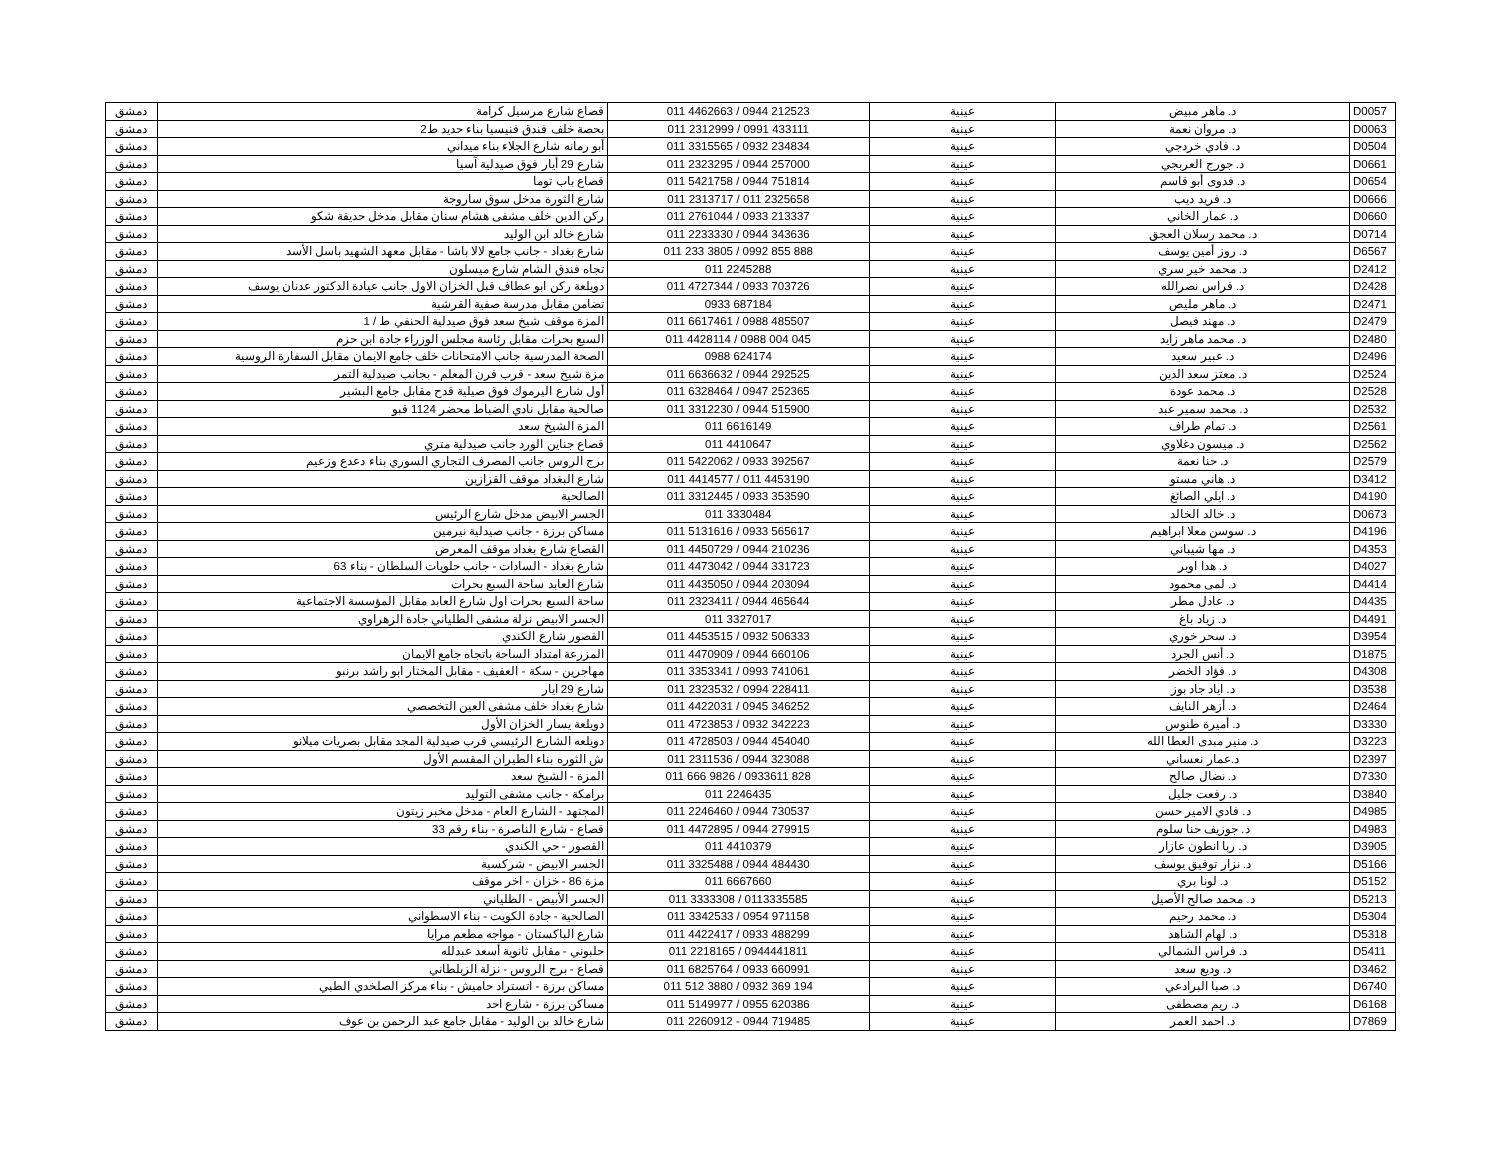| دمشق | قصاع شارع مرسيل كرامة | 011 4462663 / 0944 212523 | عينية | د. ماهر مبيض | D0057 |
| دمشق | بحصة خلف فندق فنيسيا بناء حديد ط2 | 011 2312999 / 0991 433111 | عينية | د. مروان نعمة | D0063 |
| دمشق | أبو رمانه شارع الجلاء بناء ميداني | 011 3315565 / 0932 234834 | عينية | د. فادي خردجي | D0504 |
| دمشق | شارع 29 أيار فوق صيدلية آسيا | 011 2323295 / 0944 257000 | عينية | د. جورج العربجي | D0661 |
| دمشق | قصاع باب توما | 011 5421758 / 0944 751814 | عينية | د. فدوى أبو قاسم | D0654 |
| دمشق | شارع الثورة مدخل سوق ساروجة | 011 2313717 / 011 2325658 | عينية | د. فريد ديب | D0666 |
| دمشق | ركن الدين خلف مشفى هشام سنان مقابل مدخل حديقة شكو | 011 2761044 / 0933 213337 | عينية | د. عمار الخاني | D0660 |
| دمشق | شارع خالد ابن الوليد | 011 2233330 / 0944 343636 | عينية | د. محمد رسلان العجق | D0714 |
| دمشق | شارع بغداد - جانب جامع لالا باشا - مقابل معهد الشهيد باسل الأسد | 011 233 3805 / 0992 855 888 | عينية | د. روز أمين يوسف | D6567 |
| دمشق | تجاه فندق الشام شارع ميسلون | 011 2245288 | عينية | د. محمد خير سري | D2412 |
| دمشق | دويلعة ركن ابو عطاف قبل الخزان الاول جانب عيادة الدكتور عدنان يوسف | 011 4727344 / 0933 703726 | عينية | د. فراس نصرالله | D2428 |
| دمشق | تضامن مقابل مدرسة صفية القرشية | 0933 687184 | عينية | د. ماهر مليص | D2471 |
| دمشق | المزة موقف شيخ سعد فوق صيدلية الحنفي ط / 1 | 011 6617461 / 0988 485507 | عينية | د. مهند فيصل | D2479 |
| دمشق | السبع بحرات مقابل رئاسة مجلس الوزراء جادة ابن حزم | 011 4428114 / 0988 004 045 | عينية | د. محمد ماهر زايد | D2480 |
| دمشق | الصحة المدرسية جانب الامتحانات خلف جامع الايمان مقابل السفارة الروسية | 0988 624174 | عينية | د. عبير سعيد | D2496 |
| دمشق | مزة شيخ سعد - قرب فرن المعلم - بجانب صيدلية التمر | 011 6636632 / 0944 292525 | عينية | د. معتز سعد الدين | D2524 |
| دمشق | أول شارع اليرموك فوق صيلية قدح مقابل جامع البشير | 011 6328464 / 0947 252365 | عينية | د. محمد عودة | D2528 |
| دمشق | صالحية مقابل نادي الضباط محضر 1124 قبو | 011 3312230 / 0944 515900 | عينية | د. محمد سمير عبد | D2532 |
| دمشق | المزة الشيخ سعد | 011 6616149 | عينية | د. تمام طراف | D2561 |
| دمشق | قصاع جناين الورد جانب صيدلية متري | 011 4410647 | عينية | د. ميسون دغلاوي | D2562 |
| دمشق | برج الروس جانب المصرف التجاري السوري بناء دعدع وزعيم | 011 5422062 / 0933 392567 | عينية | د. حنا نعمة | D2579 |
| دمشق | شارع البغداد موقف القزازين | 011 4414577 / 011 4453190 | عينية | د. هاني مستو | D3412 |
| دمشق | الصالحية | 011 3312445 / 0933 353590 | عينية | د. ايلي الصائغ | D4190 |
| دمشق | الجسر الابيض مدخل شارع الرئيس | 011 3330484 | عينية | د. خالد الخالد | D0673 |
| دمشق | مساكن برزة - جانب صيدلية نيرمين | 011 5131616 / 0933 565617 | عينية | د. سوسن معلا ابراهيم | D4196 |
| دمشق | القصاع شارع بغداد موقف المعرض | 011 4450729 / 0944 210236 | عينية | د. مها شيباني | D4353 |
| دمشق | شارع بغداد - السادات - جانب حلويات السلطان - بناء 63 | 011 4473042 / 0944 331723 | عينية | د. هدا اوبر | D4027 |
| دمشق | شارع العابد ساحة السبع بحرات | 011 4435050 / 0944 203094 | عينية | د. لمى محمود | D4414 |
| دمشق | ساحة السبع بحرات اول شارع العابد مقابل المؤسسة الاجتماعية | 011 2323411 / 0944 465644 | عينية | د. عادل مطر | D4435 |
| دمشق | الجسر الابيض نزلة مشفى الطلياني جادة الزهراوي | 011 3327017 | عينية | د. زياد باغ | D4491 |
| دمشق | القصور شارع الكندي | 011 4453515 / 0932 506333 | عينية | د. سحر خوري | D3954 |
| دمشق | المزرعة امتداد الساحة باتجاه جامع الايمان | 011 4470909 / 0944 660106 | عينية | د. أنس الجرد | D1875 |
| دمشق | مهاجرين - سكة - العفيف - مقابل المختار ابو راشد برنبو | 011 3353341 / 0993 741061 | عينية | د. فؤاد الخضر | D4308 |
| دمشق | شارع 29 ايار | 011 2323532 / 0994 228411 | عينية | د. اياد جاد بوز | D3538 |
| دمشق | شارع بغداد خلف مشفى العين التخصصي | 011 4422031 / 0945 346252 | عينية | د. أزهر النايف | D2464 |
| دمشق | دويلعة يسار الخزان الأول | 011 4723853 / 0932 342223 | عينية | د. أميرة طنوس | D3330 |
| دمشق | دويلعه الشارع الرئيسي قرب صيدلية المجد مقابل بصريات ميلانو | 011 4728503 / 0944 454040 | عينية | د. منير مبدى العطا الله | D3223 |
| دمشق | ش الثوره بناء الطيران المقسم الأول | 011 2311536 / 0944 323088 | عينية | د.عمار نعساني | D2397 |
| دمشق | المزة - الشيخ سعد | 011 666 9826 / 0933611 828 | عينية | د. نضال صالح | D7330 |
| دمشق | برامكة - جانب مشفى التوليد | 011 2246435 | عينية | د. رفعت جليل | D3840 |
| دمشق | المجتهد - الشارع العام - مدخل مخبر زيتون | 011 2246460 / 0944 730537 | عينية | د. فادي الامير حسن | D4985 |
| دمشق | قصاع - شارع الناصرة - بناء رقم 33 | 011 4472895 / 0944 279915 | عينية | د. جوزيف حنا سلوم | D4983 |
| دمشق | القصور - حي الكندي | 011 4410379 | عينية | د. ربا انطون عازار | D3905 |
| دمشق | الجسر الابيض - شركسية | 011 3325488 / 0944 484430 | عينية | د. نزار توفيق يوسف | D5166 |
| دمشق | مزة 86 - خزان - اخر موقف | 011 6667660 | عينية | د. لونا بري | D5152 |
| دمشق | الجسر الأبيض - الطلياني | 011 3333308 / 0113335585 | عينية | د. محمد صالح الأصيل | D5213 |
| دمشق | الصالحية - جادة الكويت - بناء الاسطواني | 011 3342533 / 0954 971158 | عينية | د. محمد رحيم | D5304 |
| دمشق | شارع الباكستان - مواجه مطعم مرايا | 011 4422417 / 0933 488299 | عينية | د. لهام الشاهد | D5318 |
| دمشق | حلبوني - مقابل ثانوية أسعد عبدلله | 011 2218165 / 0944441811 | عينية | د. فراس الشمالي | D5411 |
| دمشق | قصاع - برج الروس - نزلة الزبلطاني | 011 6825764 / 0933 660991 | عينية | د. وديع سعد | D3462 |
| دمشق | مساكن برزة - اتستراد حاميش - بناء مركز الصلخدي الطبي | 011 512 3880 / 0932 369 194 | عينية | د. صبا البرادعي | D6740 |
| دمشق | مساكن برزة - شارع احد | 011 5149977 / 0955 620386 | عينية | د. ريم مصطفى | D6168 |
| دمشق | شارع خالد بن الوليد - مقابل جامع عبد الرحمن بن عوف | 011 2260912 - 0944 719485 | عينية | د. احمد العمر | D7869 |